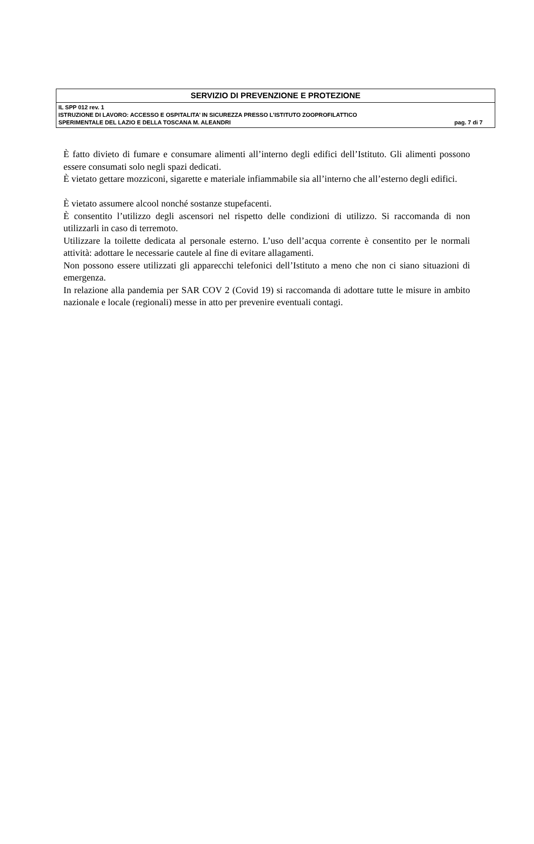| SERVIZIO DI PREVENZIONE E PROTEZIONE |
| IL SPP 012 rev. 1 ISTRUZIONE DI LAVORO: ACCESSO E OSPITALITA’ IN SICUREZZA PRESSO L’ISTITUTO ZOOPROFILATTICO SPERIMENTALE DEL LAZIO E DELLA TOSCANA M. ALEANDRI pag. 7 di 7 |
È fatto divieto di fumare e consumare alimenti all’interno degli edifici dell’Istituto. Gli alimenti possono essere consumati solo negli spazi dedicati.
È vietato gettare mozziconi, sigarette e materiale infiammabile sia all’interno che all’esterno degli edifici.
È vietato assumere alcool nonché sostanze stupefacenti.
È consentito l’utilizzo degli ascensori nel rispetto delle condizioni di utilizzo. Si raccomanda di non utilizzarli in caso di terremoto.
Utilizzare la toilette dedicata al personale esterno. L’uso dell’acqua corrente è consentito per le normali attività: adottare le necessarie cautele al fine di evitare allagamenti.
Non possono essere utilizzati gli apparecchi telefonici dell’Istituto a meno che non ci siano situazioni di emergenza.
In relazione alla pandemia per SAR COV 2 (Covid 19) si raccomanda di adottare tutte le misure in ambito nazionale e locale (regionali) messe in atto per prevenire eventuali contagi.